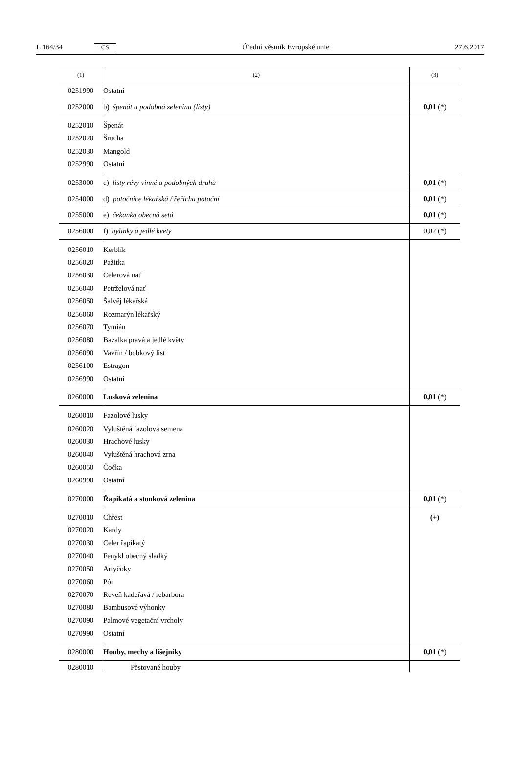L 164/34 CS Úřední věstník Evropské unie 27.6.2017
| (1) | (2) | (3) |
| --- | --- | --- |
| 0251990 | Ostatní | |
| 0252000 | b) špenát a podobná zelenina (listy) | 0,01 (*) |
| 0252010 0252020 0252030 0252990 | Špenát Šrucha Mangold Ostatní | |
| 0253000 | c) listy révy vinné a podobných druhů | 0,01 (*) |
| 0254000 | d) potočnice lékařská / řeřicha potoční | 0,01 (*) |
| 0255000 | e) čekanka obecná setá | 0,01 (*) |
| 0256000 | f) bylinky a jedlé květy | 0,02 (*) |
| 0256010 0256020 0256030 0256040 0256050 0256060 0256070 0256080 0256090 0256100 0256990 | Kerblík Pažitka Celerová nať Petrželová nať Šalvěj lékařská Rozmarýn lékařský Tymián Bazalka pravá a jedlé květy Vavřín / bobkový list Estragon Ostatní | |
| 0260000 | Lusková zelenina | 0,01 (*) |
| 0260010 0260020 0260030 0260040 0260050 0260990 | Fazolové lusky Vyluštěná fazolová semena Hrachové lusky Vyluštěná hrachová zrna Čočka Ostatní | |
| 0270000 | Řapíkatá a stonková zelenina | 0,01 (*) |
| 0270010 0270020 0270030 0270040 0270050 0270060 0270070 0270080 0270090 0270990 | Chřest Kardy Celer řapíkatý Fenykl obecný sladký Artyčoky Pór Reveň kadeřavá / rebarbora Bambusové výhonky Palmové vegetační vrcholy Ostatní | (+) |
| 0280000 | Houby, mechy a lišejníky | 0,01 (*) |
| 0280010 | Pěstované houby | |